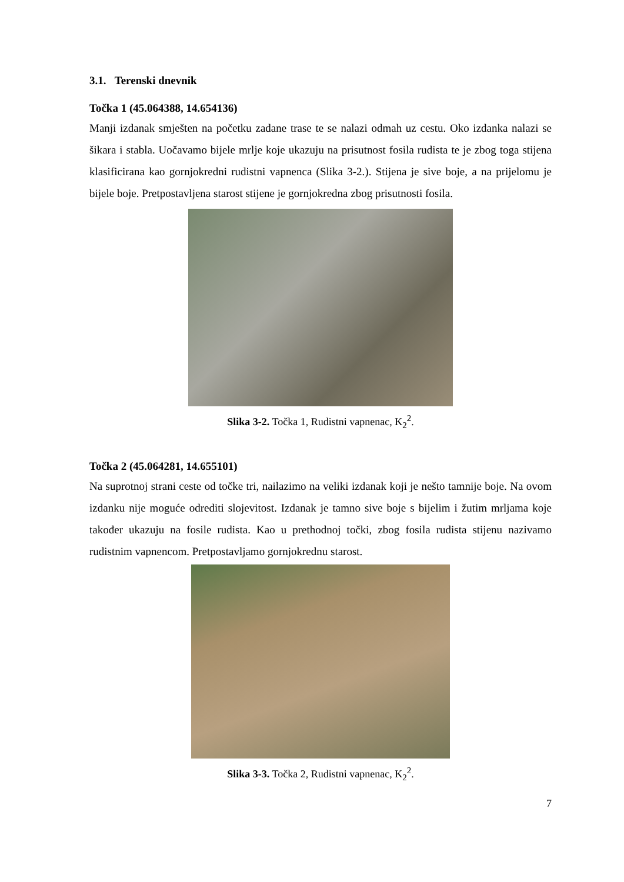3.1. Terenski dnevnik
Točka 1 (45.064388, 14.654136)
Manji izdanak smješten na početku zadane trase te se nalazi odmah uz cestu. Oko izdanka nalazi se šikara i stabla. Uočavamo bijele mrlje koje ukazuju na prisutnost fosila rudista te je zbog toga stijena klasificirana kao gornjokredni rudistni vapnenca (Slika 3-2.). Stijena je sive boje, a na prijelomu je bijele boje. Pretpostavljena starost stijene je gornjokredna zbog prisutnosti fosila.
Slika 3-2. Točka 1, Rudistni vapnenac, K<sub>2</sub><sup>2</sup>.
Točka 2 (45.064281, 14.655101)
Na suprotnoj strani ceste od točke tri, nailazimo na veliki izdanak koji je nešto tamnije boje. Na ovom izdanku nije moguće odrediti slojevitost. Izdanak je tamno sive boje s bijelim i žutim mrljama koje također ukazuju na fosile rudista. Kao u prethodnoj točki, zbog fosila rudista stijenu nazivamo rudistnim vapnencom. Pretpostavljamo gornjokrednu starost.
Slika 3-3. Točka 2, Rudistni vapnenac, K<sub>2</sub><sup>2</sup>.
7